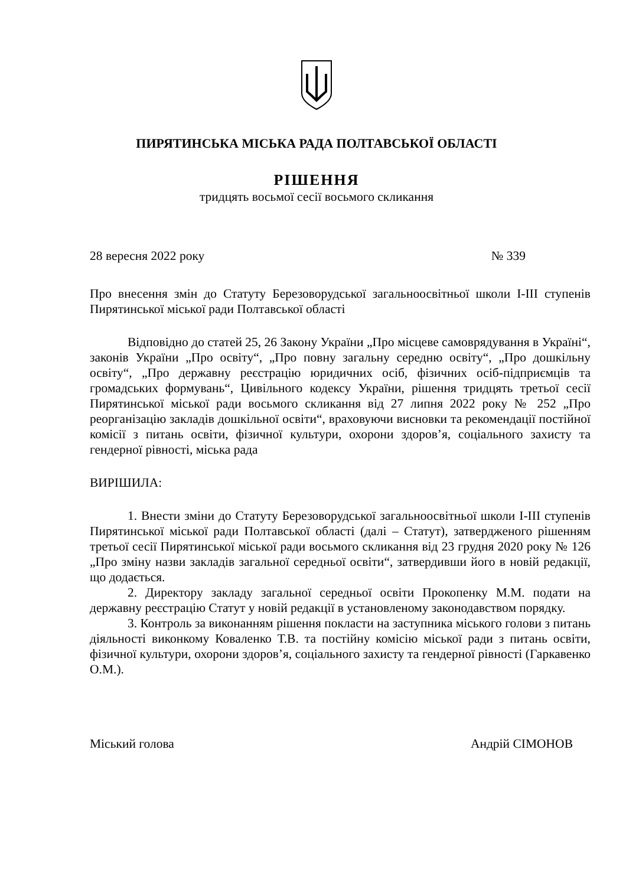ПИРЯТИНСЬКА МІСЬКА РАДА ПОЛТАВСЬКОЇ ОБЛАСТІ
РІШЕННЯ
тридцять восьмої сесії восьмого скликання
28 вересня 2022 року № 339
Про внесення змін до Статуту Березоворудської загальноосвітньої школи І-ІІІ ступенів Пирятинської міської ради Полтавської області
Відповідно до статей 25, 26 Закону України „Про місцеве самоврядування в Україні“, законів України „Про освіту“, „Про повну загальну середню освіту“, „Про дошкільну освіту“, „Про державну реєстрацію юридичних осіб, фізичних осіб-підприємців та громадських формувань“, Цивільного кодексу України, рішення тридцять третьої сесії Пирятинської міської ради восьмого скликання від 27 липня 2022 року № 252 „Про реорганізацію закладів дошкільної освіти“, враховуючи висновки та рекомендації постійної комісії з питань освіти, фізичної культури, охорони здоров’я, соціального захисту та гендерної рівності, міська рада
ВИРІШИЛА:
1. Внести зміни до Статуту Березоворудської загальноосвітньої школи І-ІІІ ступенів Пирятинської міської ради Полтавської області (далі – Статут), затвердженого рішенням третьої сесії Пирятинської міської ради восьмого скликання від 23 грудня 2020 року № 126 „Про зміну назви закладів загальної середньої освіти“, затвердивши його в новій редакції, що додається.
2. Директору закладу загальної середньої освіти Прокопенку М.М. подати на державну реєстрацію Статут у новій редакції в установленому законодавством порядку.
3. Контроль за виконанням рішення покласти на заступника міського голови з питань діяльності виконкому Коваленко Т.В. та постійну комісію міської ради з питань освіти, фізичної культури, охорони здоров’я, соціального захисту та гендерної рівності (Гаркавенко О.М.).
Міський голова Андрій СІМОНОВ